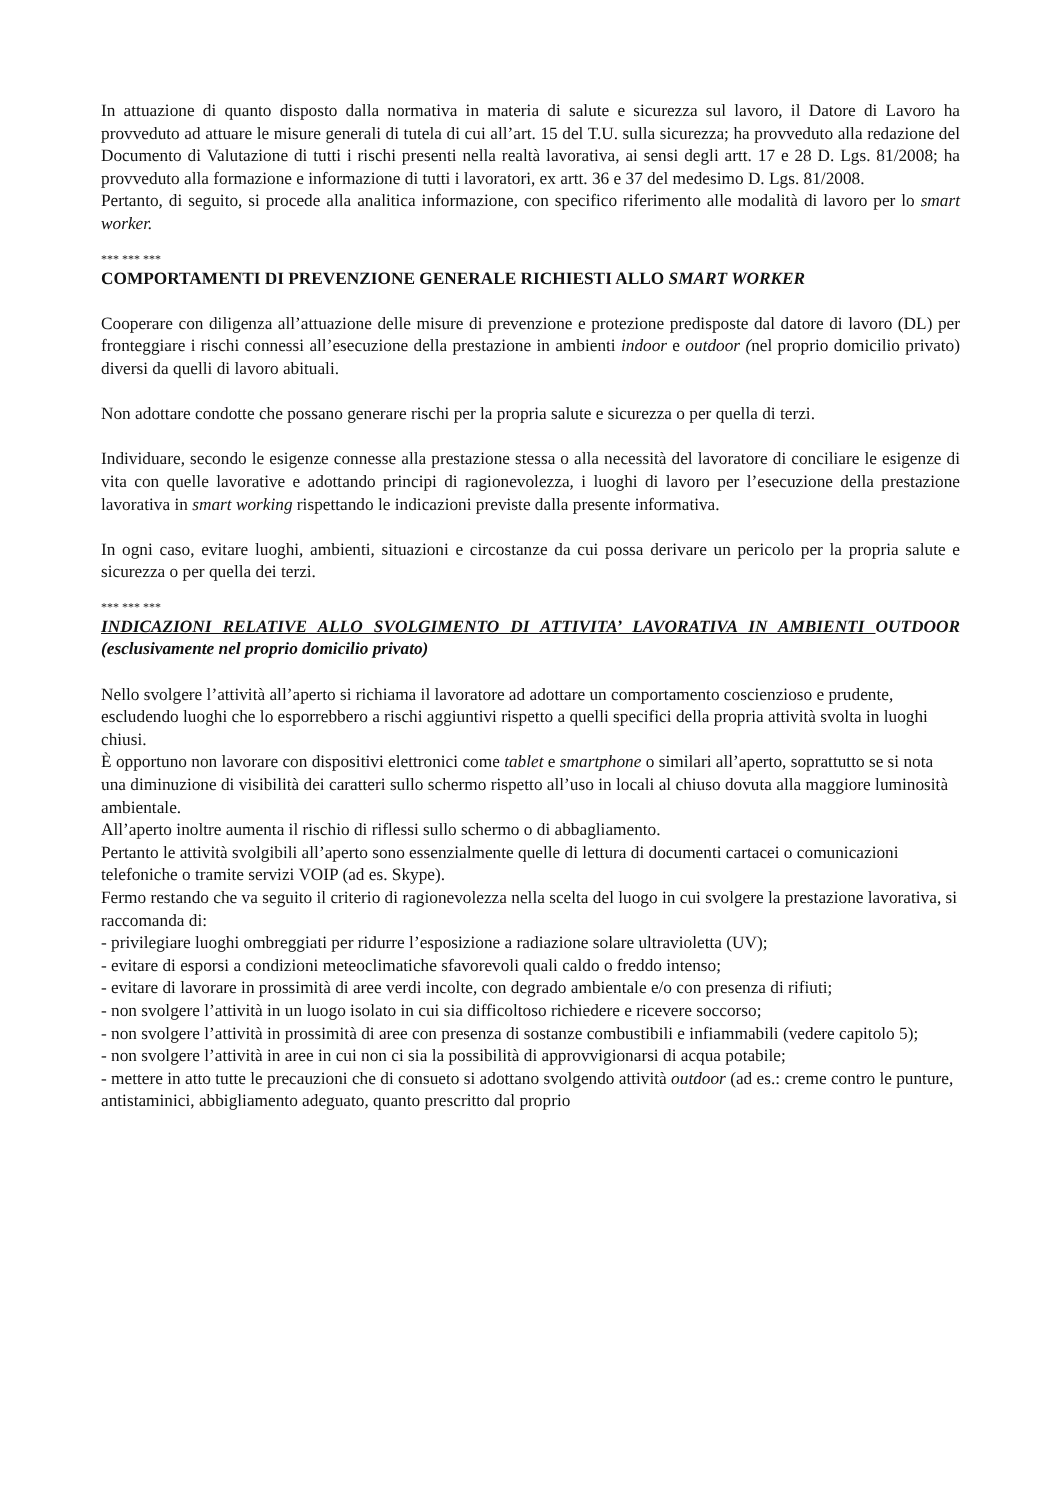In attuazione di quanto disposto dalla normativa in materia di salute e sicurezza sul lavoro, il Datore di Lavoro ha provveduto ad attuare le misure generali di tutela di cui all’art. 15 del T.U. sulla sicurezza; ha provveduto alla redazione del Documento di Valutazione di tutti i rischi presenti nella realtà lavorativa, ai sensi degli artt. 17 e 28 D. Lgs. 81/2008; ha provveduto alla formazione e informazione di tutti i lavoratori, ex artt. 36 e 37 del medesimo D. Lgs. 81/2008.
Pertanto, di seguito, si procede alla analitica informazione, con specifico riferimento alle modalità di lavoro per lo smart worker.
*** *** ***
COMPORTAMENTI DI PREVENZIONE GENERALE RICHIESTI ALLO SMART WORKER
Cooperare con diligenza all’attuazione delle misure di prevenzione e protezione predisposte dal datore di lavoro (DL) per fronteggiare i rischi connessi all’esecuzione della prestazione in ambienti indoor e outdoor (nel proprio domicilio privato) diversi da quelli di lavoro abituali.
Non adottare condotte che possano generare rischi per la propria salute e sicurezza o per quella di terzi.
Individuare, secondo le esigenze connesse alla prestazione stessa o alla necessità del lavoratore di conciliare le esigenze di vita con quelle lavorative e adottando principi di ragionevolezza, i luoghi di lavoro per l’esecuzione della prestazione lavorativa in smart working rispettando le indicazioni previste dalla presente informativa.
In ogni caso, evitare luoghi, ambienti, situazioni e circostanze da cui possa derivare un pericolo per la propria salute e sicurezza o per quella dei terzi.
*** *** ***
INDICAZIONI RELATIVE ALLO SVOLGIMENTO DI ATTIVITA’ LAVORATIVA IN AMBIENTI OUTDOOR (esclusivamente nel proprio domicilio privato)
Nello svolgere l’attività all’aperto si richiama il lavoratore ad adottare un comportamento coscienzioso e prudente, escludendo luoghi che lo esporrebbero a rischi aggiuntivi rispetto a quelli specifici della propria attività svolta in luoghi chiusi.
È opportuno non lavorare con dispositivi elettronici come tablet e smartphone o similari all’aperto, soprattutto se si nota una diminuzione di visibilità dei caratteri sullo schermo rispetto all’uso in locali al chiuso dovuta alla maggiore luminosità ambientale.
All’aperto inoltre aumenta il rischio di riflessi sullo schermo o di abbagliamento.
Pertanto le attività svolgibili all’aperto sono essenzialmente quelle di lettura di documenti cartacei o comunicazioni telefoniche o tramite servizi VOIP (ad es. Skype).
Fermo restando che va seguito il criterio di ragionevolezza nella scelta del luogo in cui svolgere la prestazione lavorativa, si raccomanda di:
- privilegiare luoghi ombreggiati per ridurre l’esposizione a radiazione solare ultravioletta (UV);
- evitare di esporsi a condizioni meteoclimatiche sfavorevoli quali caldo o freddo intenso;
- evitare di lavorare in prossimità di aree verdi incolte, con degrado ambientale e/o con presenza di rifiuti;
- non svolgere l’attività in un luogo isolato in cui sia difficoltoso richiedere e ricevere soccorso;
- non svolgere l’attività in prossimità di aree con presenza di sostanze combustibili e infiammabili (vedere capitolo 5);
- non svolgere l’attività in aree in cui non ci sia la possibilità di approvvigionarsi di acqua potabile;
- mettere in atto tutte le precauzioni che di consueto si adottano svolgendo attività outdoor (ad es.: creme contro le punture, antistaminici, abbigliamento adeguato, quanto prescritto dal proprio